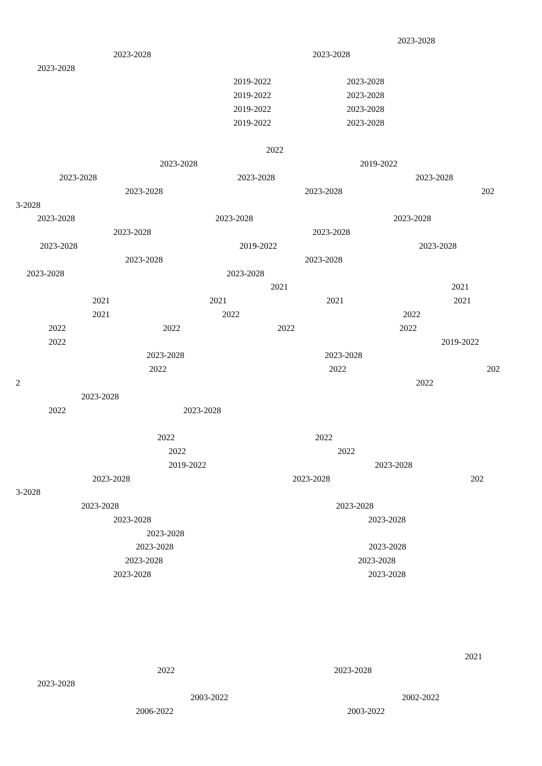2023-2028
2023-2028 2023-2028
2023-2028
2019-2022 2023-2028
2019-2022 2023-2028
2019-2022 2023-2028
2019-2022 2023-2028
2022
2023-2028 2019-2022
2023-2028 2023-2028 2023-2028
2023-2028 2023-2028 202
3-2028
2023-2028 2023-2028 2023-2028
2023-2028 2023-2028
2023-2028 2019-2022 2023-2028
2023-2028 2023-2028
2023-2028 2023-2028
2021 2021
2021 2021 2021 2021
2021 2022 2022
2022 2022 2022 2022
2022 2019-2022
2023-2028 2023-2028
2022 2022 202
2 2022
2023-2028
2022 2023-2028
2022 2022
2022 2022
2019-2022 2023-2028
2023-2028 2023-2028 202
3-2028
2023-2028 2023-2028
2023-2028 2023-2028
2023-2028
2023-2028 2023-2028
2023-2028 2023-2028
2023-2028 2023-2028
2021
2022 2023-2028
2023-2028
2003-2022 2002-2022
2006-2022 2003-2022